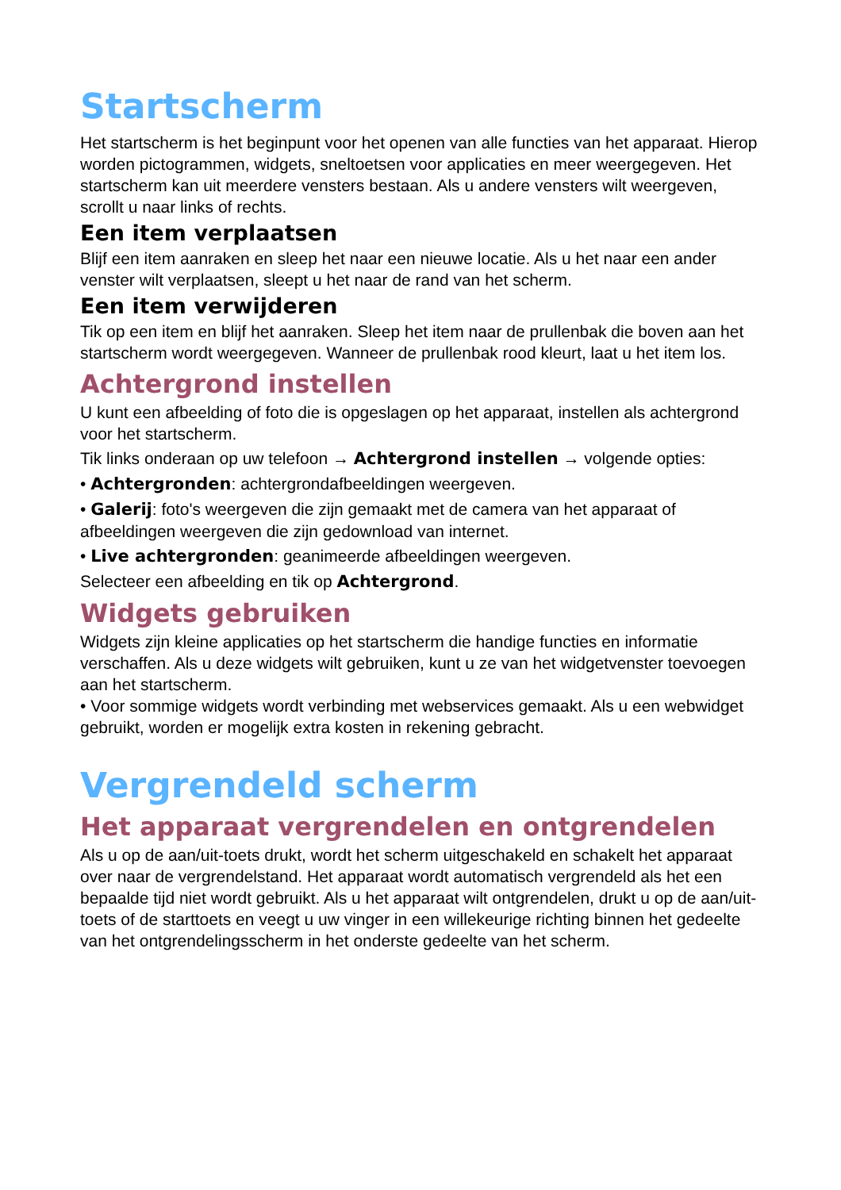Startscherm
Het startscherm is het beginpunt voor het openen van alle functies van het apparaat. Hierop worden pictogrammen, widgets, sneltoetsen voor applicaties en meer weergegeven. Het startscherm kan uit meerdere vensters bestaan. Als u andere vensters wilt weergeven, scrollt u naar links of rechts.
Een item verplaatsen
Blijf een item aanraken en sleep het naar een nieuwe locatie. Als u het naar een ander venster wilt verplaatsen, sleept u het naar de rand van het scherm.
Een item verwijderen
Tik op een item en blijf het aanraken. Sleep het item naar de prullenbak die boven aan het startscherm wordt weergegeven. Wanneer de prullenbak rood kleurt, laat u het item los.
Achtergrond instellen
U kunt een afbeelding of foto die is opgeslagen op het apparaat, instellen als achtergrond voor het startscherm.
Tik links onderaan op uw telefoon → Achtergrond instellen → volgende opties:
• Achtergronden: achtergrondafbeeldingen weergeven.
• Galerij: foto's weergeven die zijn gemaakt met de camera van het apparaat of afbeeldingen weergeven die zijn gedownload van internet.
• Live achtergronden: geanimeerde afbeeldingen weergeven.
Selecteer een afbeelding en tik op Achtergrond.
Widgets gebruiken
Widgets zijn kleine applicaties op het startscherm die handige functies en informatie verschaffen. Als u deze widgets wilt gebruiken, kunt u ze van het widgetvenster toevoegen aan het startscherm.
• Voor sommige widgets wordt verbinding met webservices gemaakt. Als u een webwidget gebruikt, worden er mogelijk extra kosten in rekening gebracht.
Vergrendeld scherm
Het apparaat vergrendelen en ontgrendelen
Als u op de aan/uit-toets drukt, wordt het scherm uitgeschakeld en schakelt het apparaat over naar de vergrendelstand. Het apparaat wordt automatisch vergrendeld als het een bepaalde tijd niet wordt gebruikt. Als u het apparaat wilt ontgrendelen, drukt u op de aan/uit-toets of de starttoets en veegt u uw vinger in een willekeurige richting binnen het gedeelte van het ontgrendelingsscherm in het onderste gedeelte van het scherm.